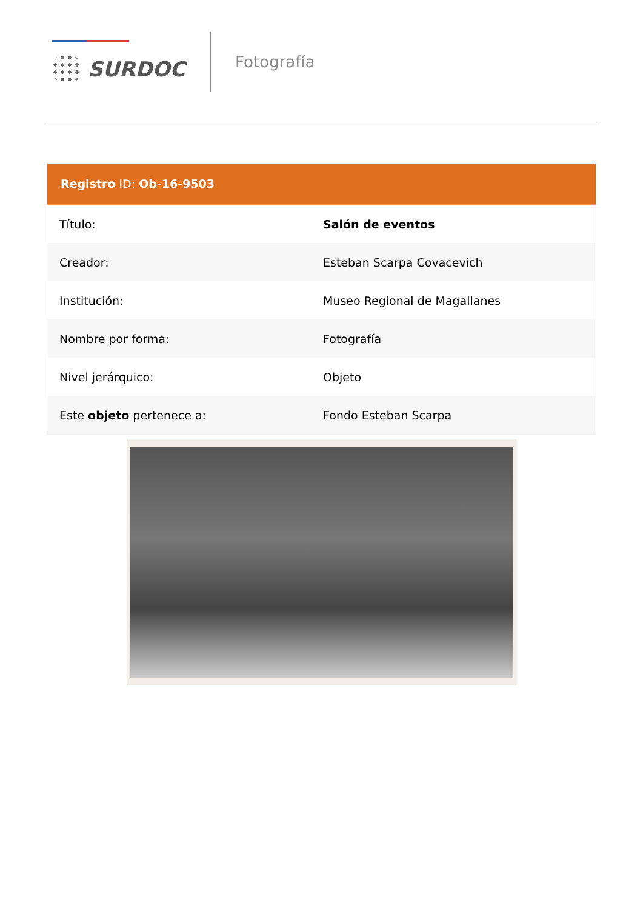SURDOC
Fotografía
| Registro ID: Ob-16-9503 | |
| --- | --- |
| Título: | Salón de eventos |
| Creador: | Esteban Scarpa Covacevich |
| Institución: | Museo Regional de Magallanes |
| Nombre por forma: | Fotografía |
| Nivel jerárquico: | Objeto |
| Este objeto pertenece a: | Fondo Esteban Scarpa |